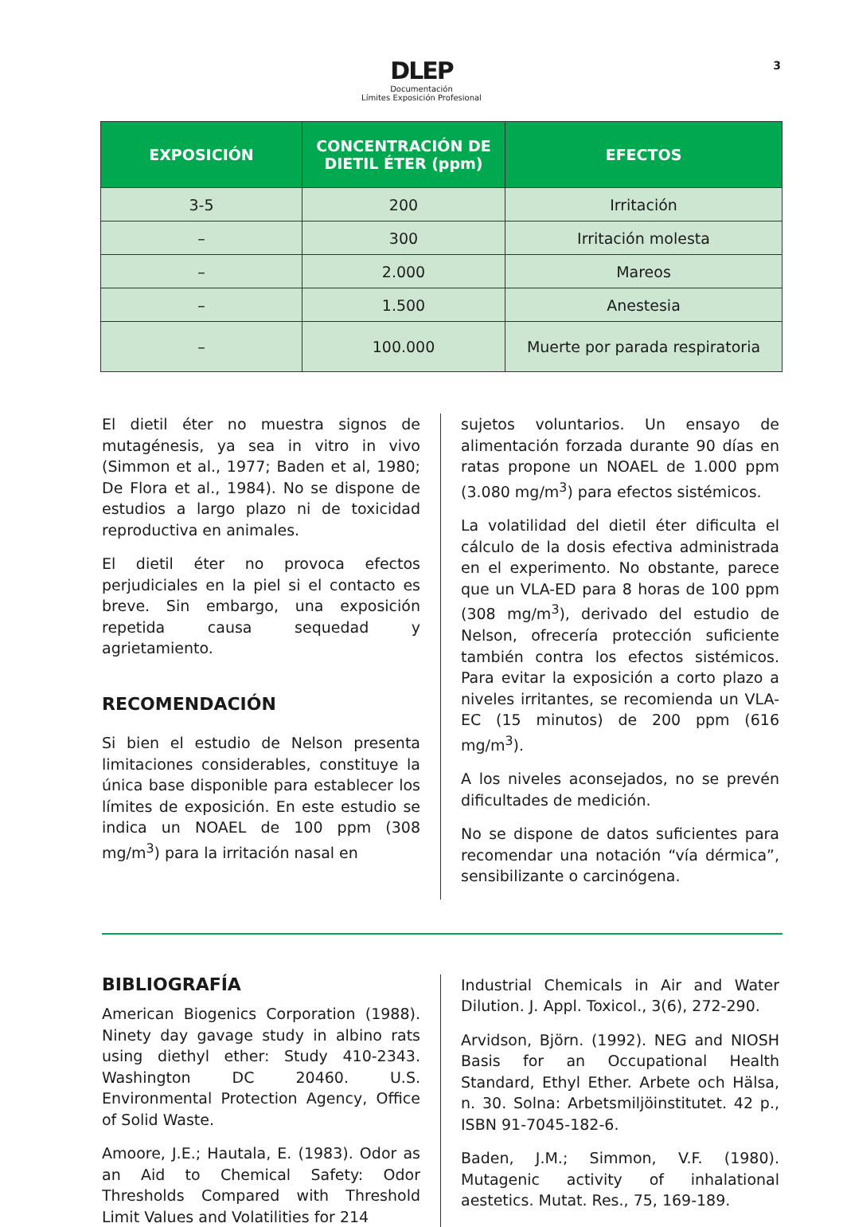DLEP
Documentación
Límites Exposición Profesional
3
| EXPOSICIÓN | CONCENTRACIÓN DE DIETIL ÉTER (ppm) | EFECTOS |
| --- | --- | --- |
| 3-5 | 200 | Irritación |
| – | 300 | Irritación molesta |
| – | 2.000 | Mareos |
| – | 1.500 | Anestesia |
| – | 100.000 | Muerte por parada respiratoria |
El dietil éter no muestra signos de mutagénesis, ya sea in vitro in vivo (Simmon et al., 1977; Baden et al, 1980; De Flora et al., 1984). No se dispone de estudios a largo plazo ni de toxicidad reproductiva en animales.
El dietil éter no provoca efectos perjudiciales en la piel si el contacto es breve. Sin embargo, una exposición repetida causa sequedad y agrietamiento.
RECOMENDACIÓN
Si bien el estudio de Nelson presenta limitaciones considerables, constituye la única base disponible para establecer los límites de exposición. En este estudio se indica un NOAEL de 100 ppm (308 mg/m<sup>3</sup>) para la irritación nasal en
sujetos voluntarios. Un ensayo de alimentación forzada durante 90 días en ratas propone un NOAEL de 1.000 ppm (3.080 mg/m<sup>3</sup>) para efectos sistémicos.
La volatilidad del dietil éter dificulta el cálculo de la dosis efectiva administrada en el experimento. No obstante, parece que un VLA-ED para 8 horas de 100 ppm (308 mg/m<sup>3</sup>), derivado del estudio de Nelson, ofrecería protección suficiente también contra los efectos sistémicos. Para evitar la exposición a corto plazo a niveles irritantes, se recomienda un VLA-EC (15 minutos) de 200 ppm (616 mg/m<sup>3</sup>).
A los niveles aconsejados, no se prevén dificultades de medición.
No se dispone de datos suficientes para recomendar una notación “vía dérmica”, sensibilizante o carcinógena.
BIBLIOGRAFÍA
American Biogenics Corporation (1988). Ninety day gavage study in albino rats using diethyl ether: Study 410-2343. Washington DC 20460. U.S. Environmental Protection Agency, Office of Solid Waste.
Amoore, J.E.; Hautala, E. (1983). Odor as an Aid to Chemical Safety: Odor Thresholds Compared with Threshold Limit Values and Volatilities for 214
Industrial Chemicals in Air and Water Dilution. J. Appl. Toxicol., 3(6), 272-290.
Arvidson, Björn. (1992). NEG and NIOSH Basis for an Occupational Health Standard, Ethyl Ether. Arbete och Hälsa, n. 30. Solna: Arbetsmiljöinstitutet. 42 p., ISBN 91-7045-182-6.
Baden, J.M.; Simmon, V.F. (1980). Mutagenic activity of inhalational aestetics. Mutat. Res., 75, 169-189.